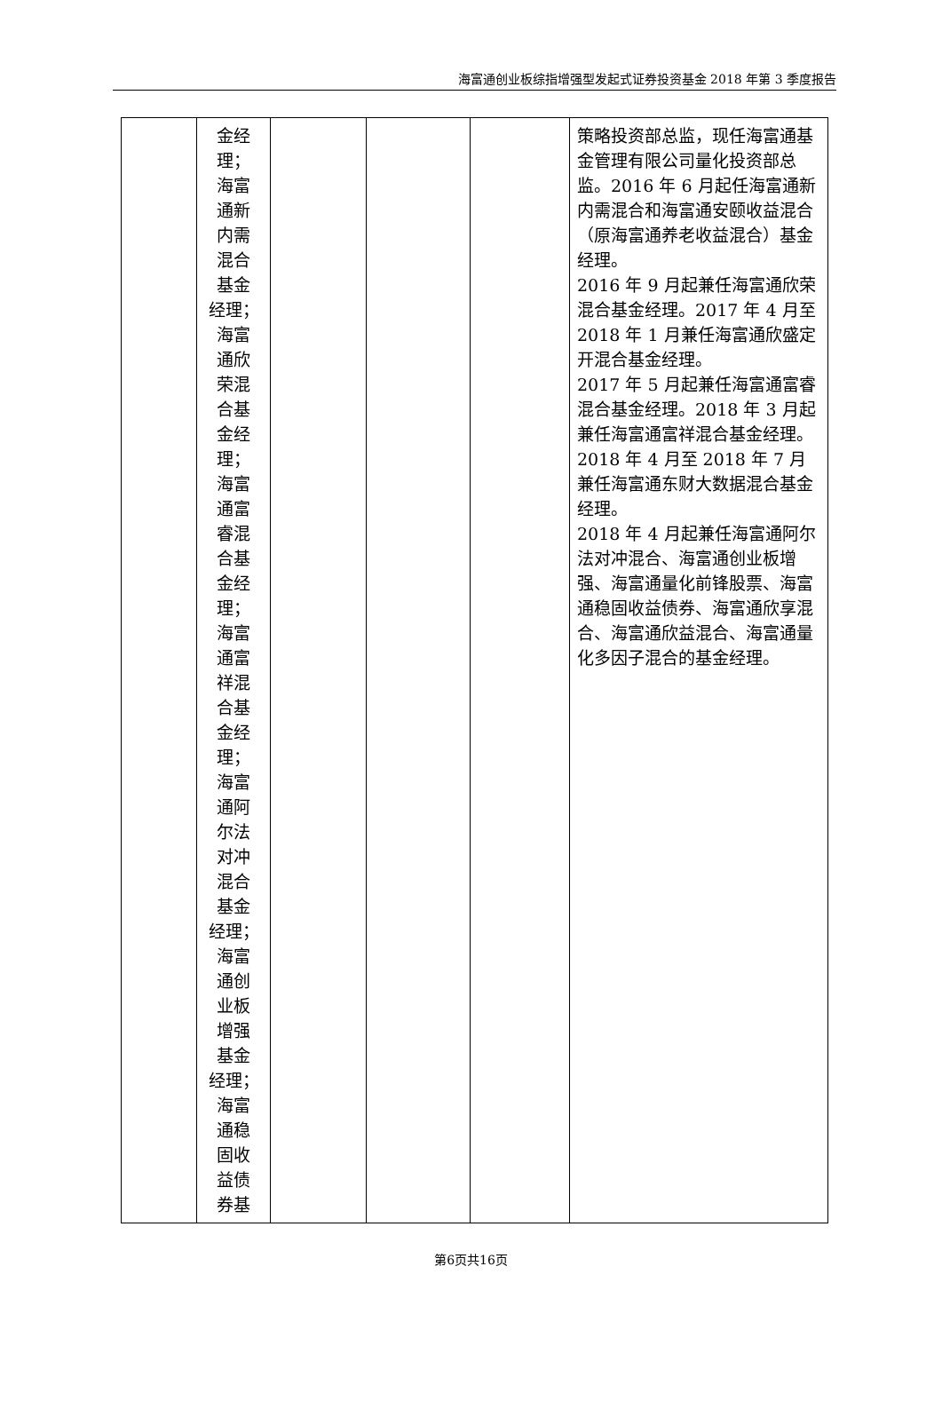海富通创业板综指增强型发起式证券投资基金 2018 年第 3 季度报告
| | 金经 理； 海富 通新 内需 混合 基金 经理； 海富 通欣 荣混 合基 金经 理； 海富 通富 睿混 合基 金经 理； 海富 通富 祥混 合基 金经 理； 海富 通阿 尔法 对冲 混合 基金 经理； 海富 通创 业板 增强 基金 经理； 海富 通稳 固收 益债 券基 | | | | 策略投资部总监，现任海富通基金管理有限公司量化投资部总监。2016 年 6 月起任海富通新内需混合和海富通安颐收益混合（原海富通养老收益混合）基金经理。 2016 年 9 月起兼任海富通欣荣混合基金经理。2017 年 4 月至 2018 年 1 月兼任海富通欣盛定开混合基金经理。 2017 年 5 月起兼任海富通富睿混合基金经理。2018 年 3 月起兼任海富通富祥混合基金经理。2018 年 4 月至 2018 年 7 月兼任海富通东财大数据混合基金经理。 2018 年 4 月起兼任海富通阿尔法对冲混合、海富通创业板增强、海富通量化前锋股票、海富通稳固收益债券、海富通欣享混合、海富通欣益混合、海富通量化多因子混合的基金经理。 |
第6页共16页